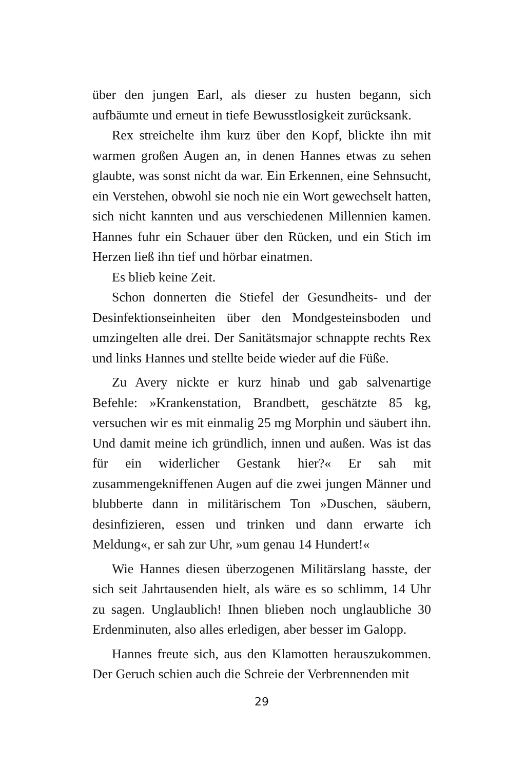über den jungen Earl, als dieser zu husten begann, sich aufbäumte und erneut in tiefe Bewusstlosigkeit zurücksank.
Rex streichelte ihm kurz über den Kopf, blickte ihn mit warmen großen Augen an, in denen Hannes etwas zu sehen glaubte, was sonst nicht da war. Ein Erkennen, eine Sehnsucht, ein Verstehen, obwohl sie noch nie ein Wort gewechselt hatten, sich nicht kannten und aus verschiedenen Millennien kamen. Hannes fuhr ein Schauer über den Rücken, und ein Stich im Herzen ließ ihn tief und hörbar einatmen.
Es blieb keine Zeit.
Schon donnerten die Stiefel der Gesundheits- und der Desinfektionseinheiten über den Mondgesteinsboden und umzingelten alle drei. Der Sanitätsmajor schnappte rechts Rex und links Hannes und stellte beide wieder auf die Füße.
Zu Avery nickte er kurz hinab und gab salvenartige Befehle: »Krankenstation, Brandbett, geschätzte 85 kg, versuchen wir es mit einmalig 25 mg Morphin und säubert ihn. Und damit meine ich gründlich, innen und außen. Was ist das für ein widerlicher Gestank hier?« Er sah mit zusammengekniffenen Augen auf die zwei jungen Männer und blubberte dann in militärischem Ton »Duschen, säubern, desinfizieren, essen und trinken und dann erwarte ich Meldung«, er sah zur Uhr, »um genau 14 Hundert!«
Wie Hannes diesen überzogenen Militärslang hasste, der sich seit Jahrtausenden hielt, als wäre es so schlimm, 14 Uhr zu sagen. Unglaublich! Ihnen blieben noch unglaubliche 30 Erdenminuten, also alles erledigen, aber besser im Galopp.
Hannes freute sich, aus den Klamotten herauszukommen. Der Geruch schien auch die Schreie der Verbrennenden mit
29